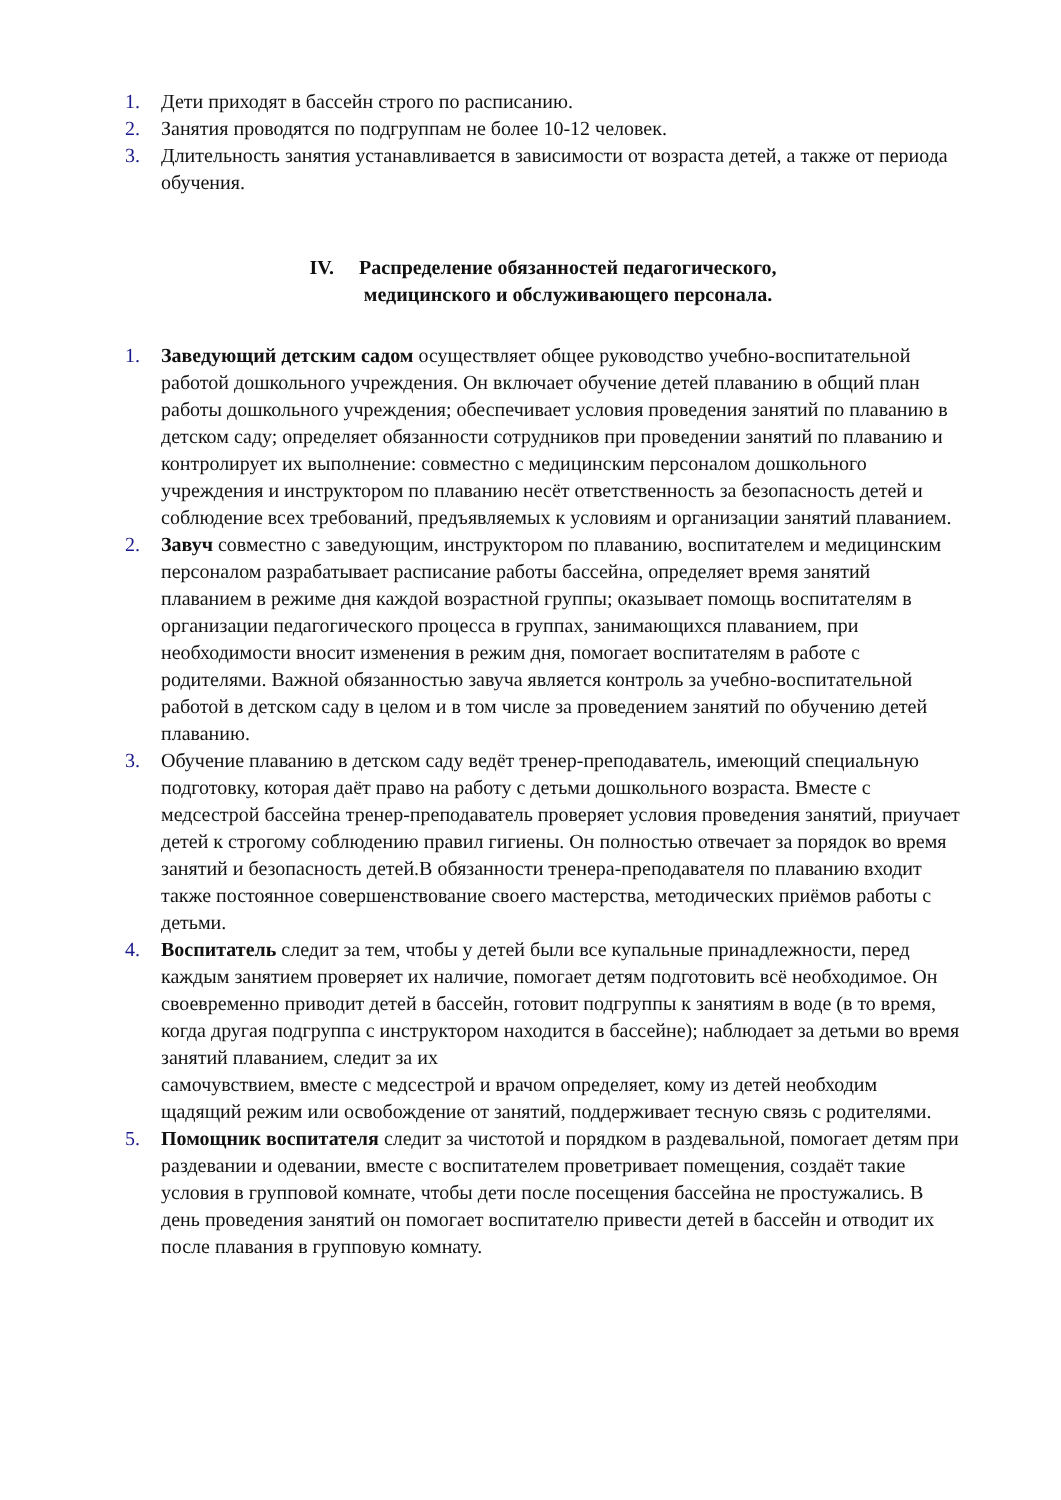1. Дети приходят в бассейн строго по расписанию.
2. Занятия проводятся по подгруппам не более 10-12 человек.
3. Длительность занятия устанавливается в зависимости от возраста детей, а также от периода обучения.
IV. Распределение обязанностей педагогического,
медицинского и обслуживающего персонала.
1. Заведующий детским садом осуществляет общее руководство учебно-воспитательной работой дошкольного учреждения. Он включает обучение детей плаванию в общий план работы дошкольного учреждения; обеспечивает условия проведения занятий по плаванию в детском саду; определяет обязанности сотрудников при проведении занятий по плаванию и контролирует их выполнение: совместно с медицинским персоналом дошкольного учреждения и инструктором по плаванию несёт ответственность за безопасность детей и соблюдение всех требований, предъявляемых к условиям и организации занятий плаванием.
2. Завуч совместно с заведующим, инструктором по плаванию, воспитателем и медицинским персоналом разрабатывает расписание работы бассейна, определяет время занятий плаванием в режиме дня каждой возрастной группы; оказывает помощь воспитателям в организации педагогического процесса в группах, занимающихся плаванием, при необходимости вносит изменения в режим дня, помогает воспитателям в работе с родителями. Важной обязанностью завуча является контроль за учебно-воспитательной работой в детском саду в целом и в том числе за проведением занятий по обучению детей плаванию.
3. Обучение плаванию в детском саду ведёт тренер-преподаватель, имеющий специальную подготовку, которая даёт право на работу с детьми дошкольного возраста. Вместе с медсестрой бассейна тренер-преподаватель проверяет условия проведения занятий, приучает детей к строгому соблюдению правил гигиены. Он полностью отвечает за порядок во время занятий и безопасность детей.В обязанности тренера-преподавателя по плаванию входит также постоянное совершенствование своего мастерства, методических приёмов работы с детьми.
4. Воспитатель следит за тем, чтобы у детей были все купальные принадлежности, перед каждым занятием проверяет их наличие, помогает детям подготовить всё необходимое. Он своевременно приводит детей в бассейн, готовит подгруппы к занятиям в воде (в то время, когда другая подгруппа с инструктором находится в бассейне); наблюдает за детьми во время занятий плаванием, следит за их
самочувствием, вместе с медсестрой и врачом определяет, кому из детей необходим щадящий режим или освобождение от занятий, поддерживает тесную связь с родителями.
5. Помощник воспитателя следит за чистотой и порядком в раздевальной, помогает детям при раздевании и одевании, вместе с воспитателем проветривает помещения, создаёт такие условия в групповой комнате, чтобы дети после посещения бассейна не простужались. В день проведения занятий он помогает воспитателю привести детей в бассейн и отводит их после плавания в групповую комнату.